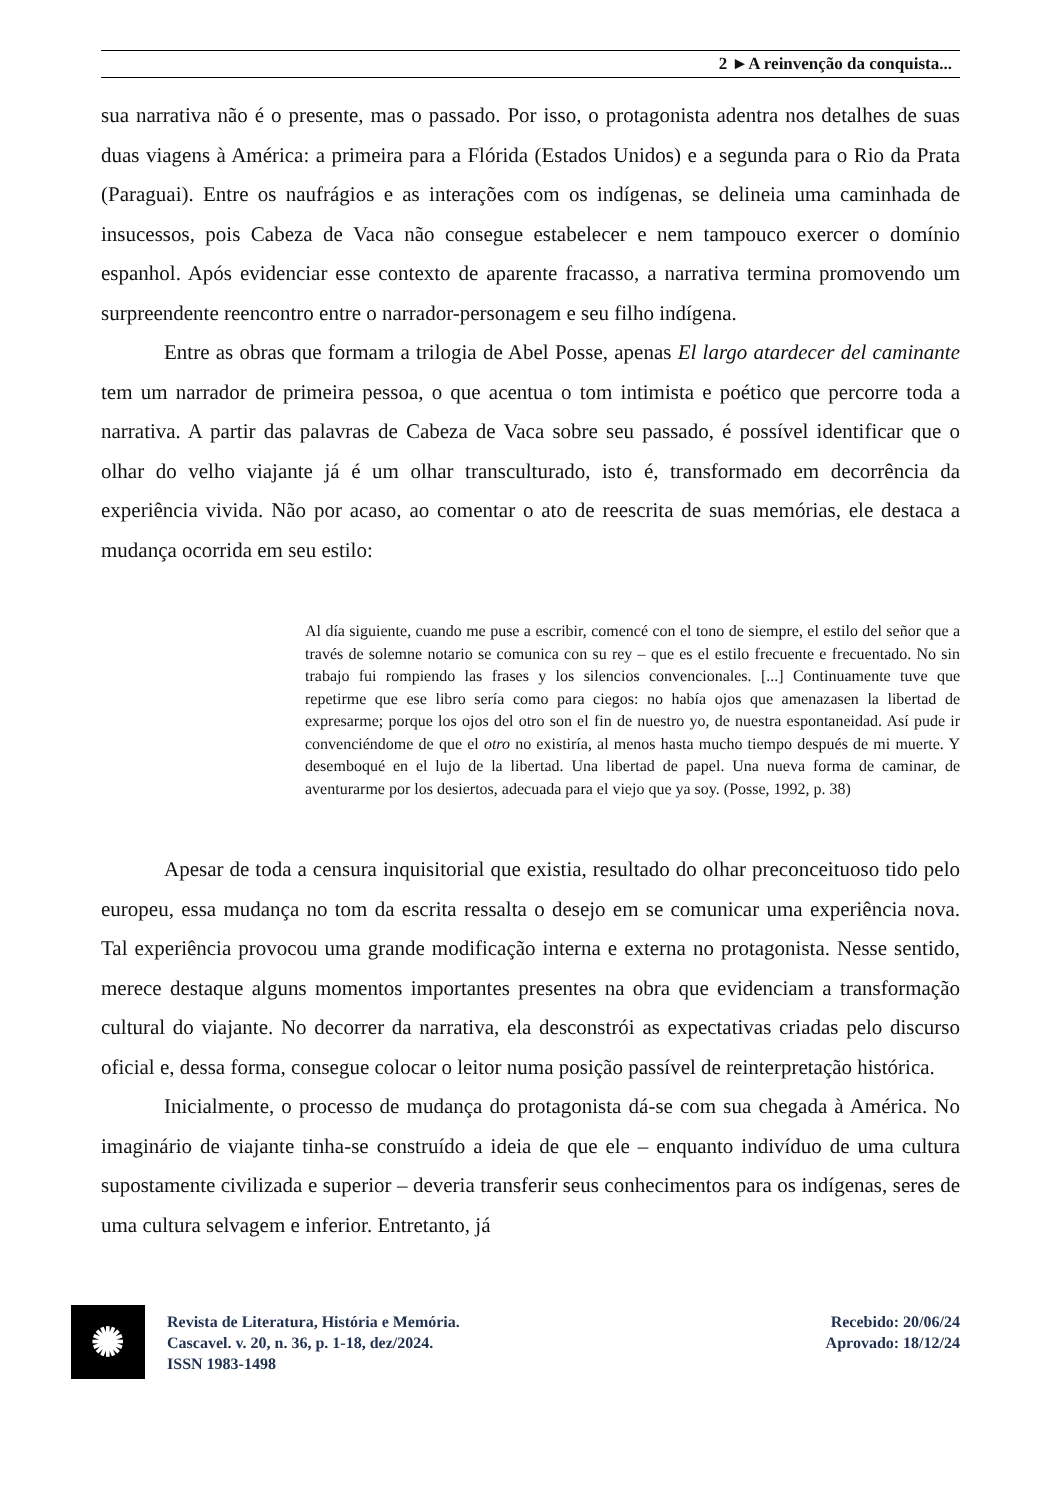2 ►A reinvenção da conquista...
sua narrativa não é o presente, mas o passado. Por isso, o protagonista adentra nos detalhes de suas duas viagens à América: a primeira para a Flórida (Estados Unidos) e a segunda para o Rio da Prata (Paraguai). Entre os naufrágios e as interações com os indígenas, se delineia uma caminhada de insucessos, pois Cabeza de Vaca não consegue estabelecer e nem tampouco exercer o domínio espanhol. Após evidenciar esse contexto de aparente fracasso, a narrativa termina promovendo um surpreendente reencontro entre o narrador-personagem e seu filho indígena.
Entre as obras que formam a trilogia de Abel Posse, apenas El largo atardecer del caminante tem um narrador de primeira pessoa, o que acentua o tom intimista e poético que percorre toda a narrativa. A partir das palavras de Cabeza de Vaca sobre seu passado, é possível identificar que o olhar do velho viajante já é um olhar transculturado, isto é, transformado em decorrência da experiência vivida. Não por acaso, ao comentar o ato de reescrita de suas memórias, ele destaca a mudança ocorrida em seu estilo:
Al día siguiente, cuando me puse a escribir, comencé con el tono de siempre, el estilo del señor que a través de solemne notario se comunica con su rey – que es el estilo frecuente e frecuentado. No sin trabajo fui rompiendo las frases y los silencios convencionales. [...] Continuamente tuve que repetirme que ese libro sería como para ciegos: no había ojos que amenazasen la libertad de expresarme; porque los ojos del otro son el fin de nuestro yo, de nuestra espontaneidad. Así pude ir convenciéndome de que el otro no existiría, al menos hasta mucho tiempo después de mi muerte. Y desemboqué en el lujo de la libertad. Una libertad de papel. Una nueva forma de caminar, de aventurarme por los desiertos, adecuada para el viejo que ya soy. (Posse, 1992, p. 38)
Apesar de toda a censura inquisitorial que existia, resultado do olhar preconceituoso tido pelo europeu, essa mudança no tom da escrita ressalta o desejo em se comunicar uma experiência nova. Tal experiência provocou uma grande modificação interna e externa no protagonista. Nesse sentido, merece destaque alguns momentos importantes presentes na obra que evidenciam a transformação cultural do viajante. No decorrer da narrativa, ela desconstrói as expectativas criadas pelo discurso oficial e, dessa forma, consegue colocar o leitor numa posição passível de reinterpretação histórica.
Inicialmente, o processo de mudança do protagonista dá-se com sua chegada à América. No imaginário de viajante tinha-se construído a ideia de que ele – enquanto indivíduo de uma cultura supostamente civilizada e superior – deveria transferir seus conhecimentos para os indígenas, seres de uma cultura selvagem e inferior. Entretanto, já
✺
Revista de Literatura, História e Memória.
Cascavel. v. 20, n. 36, p. 1-18, dez/2024.
ISSN 1983-1498
Recebido: 20/06/24
Aprovado: 18/12/24